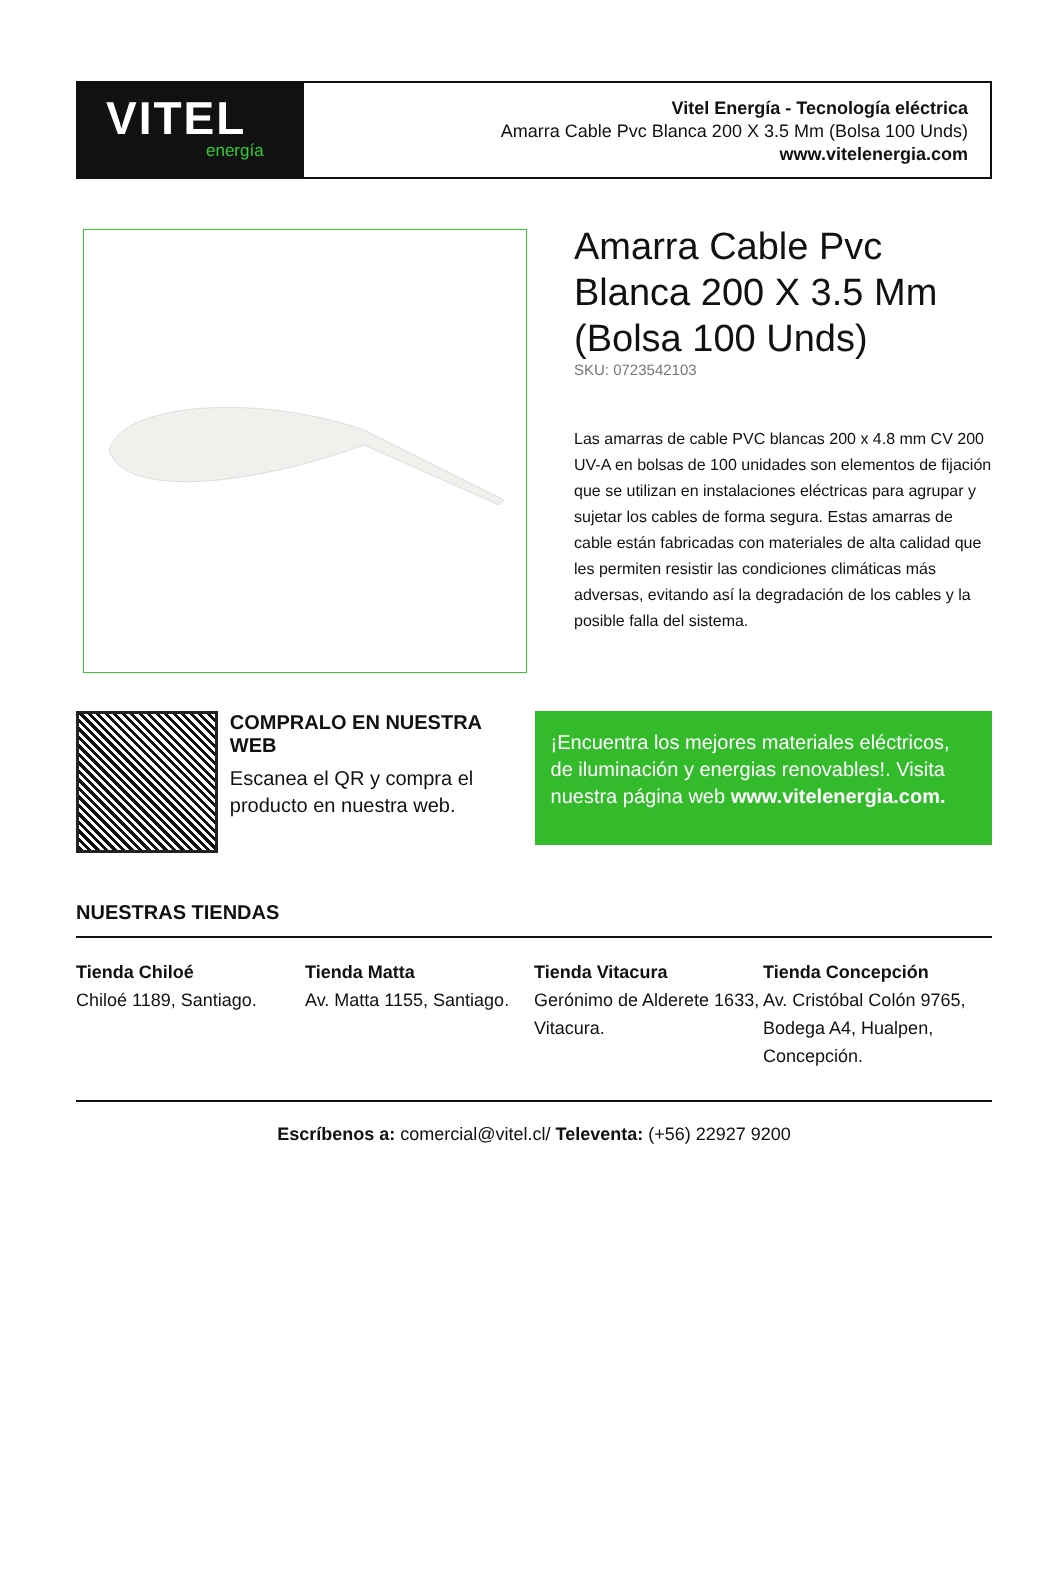VITEL
energía
Vitel Energía - Tecnología eléctrica
Amarra Cable Pvc Blanca 200 X 3.5 Mm (Bolsa 100 Unds)
www.vitelenergia.com
Amarra Cable Pvc Blanca 200 X 3.5 Mm (Bolsa 100 Unds)
SKU: 0723542103
Las amarras de cable PVC blancas 200 x 4.8 mm CV 200 UV-A en bolsas de 100 unidades son elementos de fijación que se utilizan en instalaciones eléctricas para agrupar y sujetar los cables de forma segura. Estas amarras de cable están fabricadas con materiales de alta calidad que les permiten resistir las condiciones climáticas más adversas, evitando así la degradación de los cables y la posible falla del sistema.
COMPRALO EN NUESTRA WEB
Escanea el QR y compra el producto en nuestra web.
¡Encuentra los mejores materiales eléctricos, de iluminación y energias renovables!. Visita nuestra página web www.vitelenergia.com.
NUESTRAS TIENDAS
Tienda Chiloé
Chiloé 1189, Santiago.
Tienda Matta
Av. Matta 1155, Santiago.
Tienda Vitacura
Gerónimo de Alderete 1633, Vitacura.
Tienda Concepción
Av. Cristóbal Colón 9765, Bodega A4, Hualpen, Concepción.
Escríbenos a: comercial@vitel.cl/ Televenta: (+56) 22927 9200